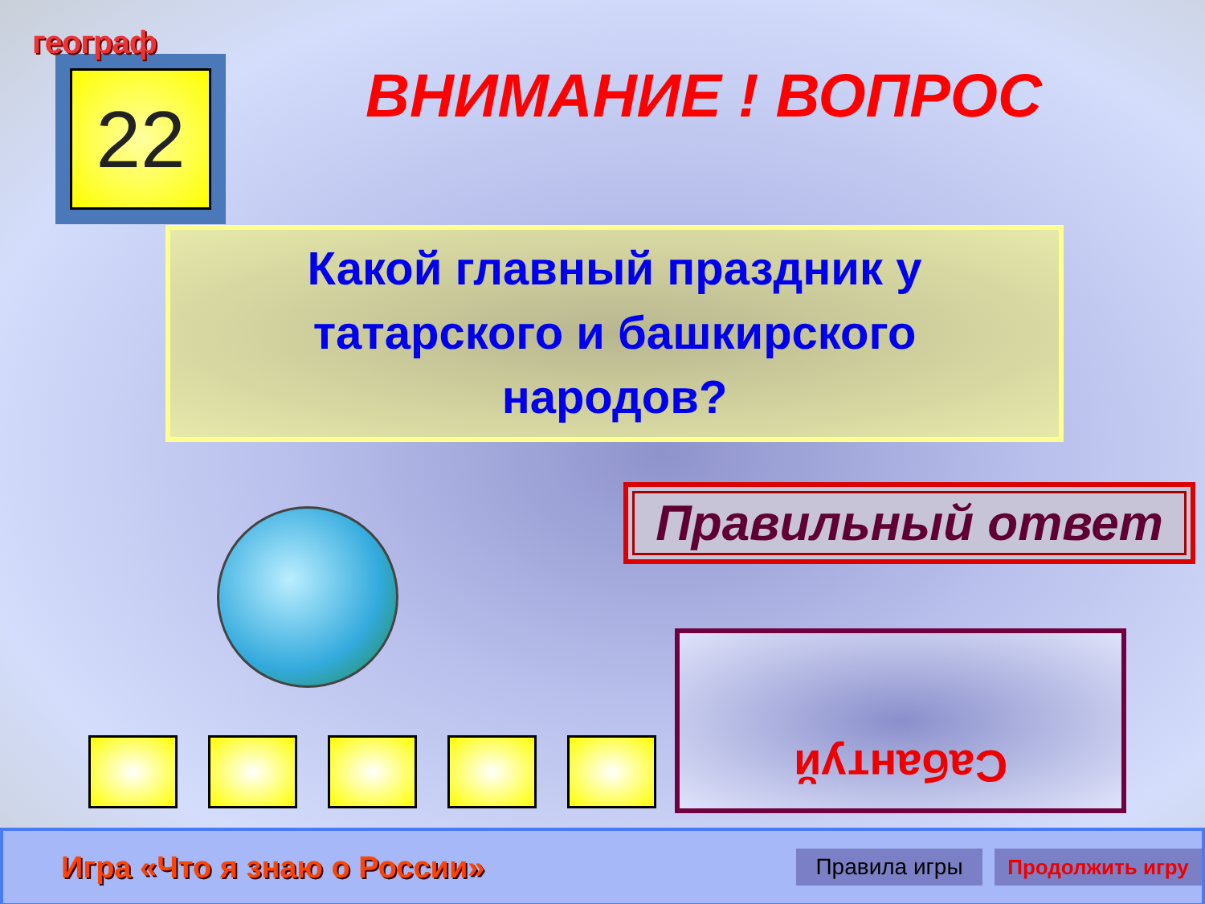географ
22
ВНИМАНИЕ ! ВОПРОС
Какой главный праздник у
татарского и башкирского
народов?
Правильный ответ
Сабантуй
Игра «Что я знаю о России»
Правила игры
Продолжить игру